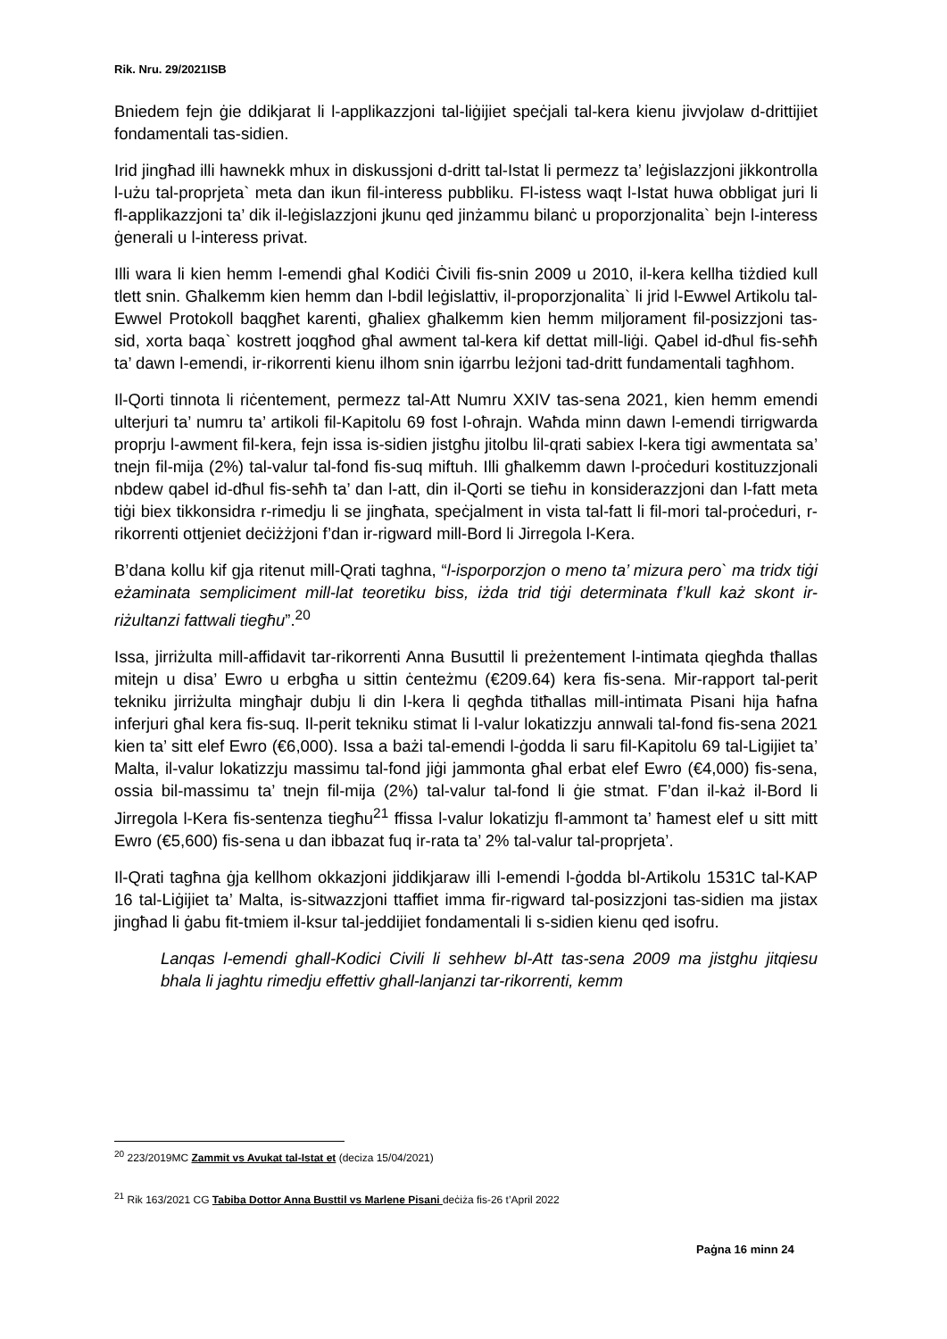Rik. Nru. 29/2021ISB
Bniedem fejn ġie ddikjarat li l-applikazzjoni tal-liġijiet speċjali tal-kera kienu jivvjolaw d-drittijiet fondamentali tas-sidien.
Irid jingħad illi hawnekk mhux in diskussjoni d-dritt tal-Istat li permezz ta’ leġislazzjoni jikkontrolla l-użu tal-proprjeta` meta dan ikun fil-interess pubbliku. Fl-istess waqt l-Istat huwa obbligat juri li fl-applikazzjoni ta’ dik il-leġislazzjoni jkunu qed jinżammu bilanċ u proporzjonalita` bejn l-interess ġenerali u l-interess privat.
Illi wara li kien hemm l-emendi għal Kodiċi Ċivili fis-snin 2009 u 2010, il-kera kellha tiżdied kull tlett snin. Għalkemm kien hemm dan l-bdil leġislattiv, il-proporzjonalita` li jrid l-Ewwel Artikolu tal-Ewwel Protokoll baqgħet karenti, għaliex għalkemm kien hemm miljorament fil-posizzjoni tas-sid, xorta baqa` kostrett joqgħod għal awment tal-kera kif dettat mill-liġi. Qabel id-dħul fis-seħħ ta’ dawn l-emendi, ir-rikorrenti kienu ilhom snin iġarrbu leżjoni tad-dritt fundamentali tagħhom.
Il-Qorti tinnota li riċentement, permezz tal-Att Numru XXIV tas-sena 2021, kien hemm emendi ulterjuri ta’ numru ta’ artikoli fil-Kapitolu 69 fost l-oħrajn. Waħda minn dawn l-emendi tirrigwarda proprju l-awment fil-kera, fejn issa is-sidien jistgħu jitolbu lil-qrati sabiex l-kera tigi awmentata sa’ tnejn fil-mija (2%) tal-valur tal-fond fis-suq miftuh. Illi għalkemm dawn l-proċeduri kostituzzjonali nbdew qabel id-dħul fis-seħħ ta’ dan l-att, din il-Qorti se tieħu in konsiderazzjoni dan l-fatt meta tiġi biex tikkonsidra r-rimedju li se jingħata, speċjalment in vista tal-fatt li fil-mori tal-proċeduri, r-rikorrenti ottjeniet deċiżżjoni f’dan ir-rigward mill-Bord li Jirregola l-Kera.
B’dana kollu kif gja ritenut mill-Qrati taghna, “l-isporporzjon o meno ta’ mizura pero` ma tridx tiġi eżaminata sempliciment mill-lat teoretiku biss, iżda trid tiġi determinata f’kull każ skont ir-riżultanzi fattwali tiegħu”.<sup>20</sup>
Issa, jirriżulta mill-affidavit tar-rikorrenti Anna Busuttil li preżentement l-intimata qiegħda tħallas mitejn u disa’ Ewro u erbgħa u sittin ċenteżmu (€209.64) kera fis-sena. Mir-rapport tal-perit tekniku jirriżulta mingħajr dubju li din l-kera li qegħda titħallas mill-intimata Pisani hija ħafna inferjuri għal kera fis-suq. Il-perit tekniku stimat li l-valur lokatizzju annwali tal-fond fis-sena 2021 kien ta’ sitt elef Ewro (€6,000). Issa a bażi tal-emendi l-ġodda li saru fil-Kapitolu 69 tal-Ligijiet ta’ Malta, il-valur lokatizzju massimu tal-fond jiġi jammonta għal erbat elef Ewro (€4,000) fis-sena, ossia bil-massimu ta’ tnejn fil-mija (2%) tal-valur tal-fond li ġie stmat. F’dan il-każ il-Bord li Jirregola l-Kera fis-sentenza tiegħu<sup>21</sup> ffissa l-valur lokatizju fl-ammont ta’ ħamest elef u sitt mitt Ewro (€5,600) fis-sena u dan ibbazat fuq ir-rata ta’ 2% tal-valur tal-proprjeta’.
Il-Qrati tagħna ġja kellhom okkazjoni jiddikjaraw illi l-emendi l-ġodda bl-Artikolu 1531C tal-KAP 16 tal-Liġijiet ta’ Malta, is-sitwazzjoni ttaffiet imma fir-rigward tal-posizzjoni tas-sidien ma jistax jingħad li ġabu fit-tmiem il-ksur tal-jeddijiet fondamentali li s-sidien kienu qed isofru.
Lanqas l-emendi ghall-Kodici Civili li sehhew bl-Att tas-sena 2009 ma jistghu jitqiesu bhala li jaghtu rimedju effettiv ghall-lanjanzi tar-rikorrenti, kemm
<sup>20</sup> 223/2019MC Zammit vs Avukat tal-Istat et (deciza 15/04/2021)
<sup>21</sup> Rik 163/2021 CG Tabiba Dottor Anna Busttil vs Marlene Pisani deċiża fis-26 t’April 2022
Paġna 16 minn 24